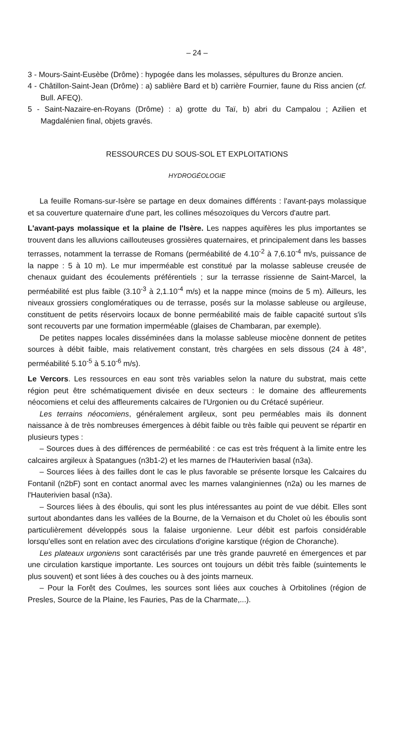– 24 –
3 - Mours-Saint-Eusèbe (Drôme) : hypogée dans les molasses, sépultures du Bronze ancien.
4 - Châtillon-Saint-Jean (Drôme) : a) sablière Bard et b) carrière Fournier, faune du Riss ancien (cf. Bull. AFEQ).
5 - Saint-Nazaire-en-Royans (Drôme) : a) grotte du Taï, b) abri du Campalou ; Azilien et Magdalénien final, objets gravés.
RESSOURCES DU SOUS-SOL ET EXPLOITATIONS
HYDROGÉOLOGIE
La feuille Romans-sur-Isère se partage en deux domaines différents : l'avant-pays molassique et sa couverture quaternaire d'une part, les collines mésozoïques du Vercors d'autre part.
L'avant-pays molassique et la plaine de l'Isère. Les nappes aquifères les plus importantes se trouvent dans les alluvions caillouteuses grossières quaternaires, et principalement dans les basses terrasses, notamment la terrasse de Romans (perméabilité de 4.10<sup>-2</sup> à 7,6.10<sup>-4</sup> m/s, puissance de la nappe : 5 à 10 m). Le mur imperméable est constitué par la molasse sableuse creusée de chenaux guidant des écoulements préférentiels ; sur la terrasse rissienne de Saint-Marcel, la perméabilité est plus faible (3.10<sup>-3</sup> à 2,1.10<sup>-4</sup> m/s) et la nappe mince (moins de 5 m). Ailleurs, les niveaux grossiers conglomératiques ou de terrasse, posés sur la molasse sableuse ou argileuse, constituent de petits réservoirs locaux de bonne perméabilité mais de faible capacité surtout s'ils sont recouverts par une formation imperméable (glaises de Chambaran, par exemple).
De petites nappes locales disséminées dans la molasse sableuse miocène donnent de petites sources à débit faible, mais relativement constant, très chargées en sels dissous (24 à 48°, perméabilité 5.10<sup>-5</sup> à 5.10<sup>-6</sup> m/s).
Le Vercors. Les ressources en eau sont très variables selon la nature du substrat, mais cette région peut être schématiquement divisée en deux secteurs : le domaine des affleurements néocomiens et celui des affleurements calcaires de l'Urgonien ou du Crétacé supérieur.
Les terrains néocomiens, généralement argileux, sont peu perméables mais ils donnent naissance à de très nombreuses émergences à débit faible ou très faible qui peuvent se répartir en plusieurs types :
– Sources dues à des différences de perméabilité : ce cas est très fréquent à la limite entre les calcaires argileux à Spatangues (n3b1-2) et les marnes de l'Hauterivien basal (n3a).
– Sources liées à des failles dont le cas le plus favorable se présente lorsque les Calcaires du Fontanil (n2bF) sont en contact anormal avec les marnes valanginiennes (n2a) ou les marnes de l'Hauterivien basal (n3a).
– Sources liées à des éboulis, qui sont les plus intéressantes au point de vue débit. Elles sont surtout abondantes dans les vallées de la Bourne, de la Vernaison et du Cholet où les éboulis sont particulièrement développés sous la falaise urgonienne. Leur débit est parfois considérable lorsqu'elles sont en relation avec des circulations d'origine karstique (région de Choranche).
Les plateaux urgoniens sont caractérisés par une très grande pauvreté en émergences et par une circulation karstique importante. Les sources ont toujours un débit très faible (suintements le plus souvent) et sont liées à des couches ou à des joints marneux.
– Pour la Forêt des Coulmes, les sources sont liées aux couches à Orbitolines (région de Presles, Source de la Plaine, les Fauries, Pas de la Charmate,...).